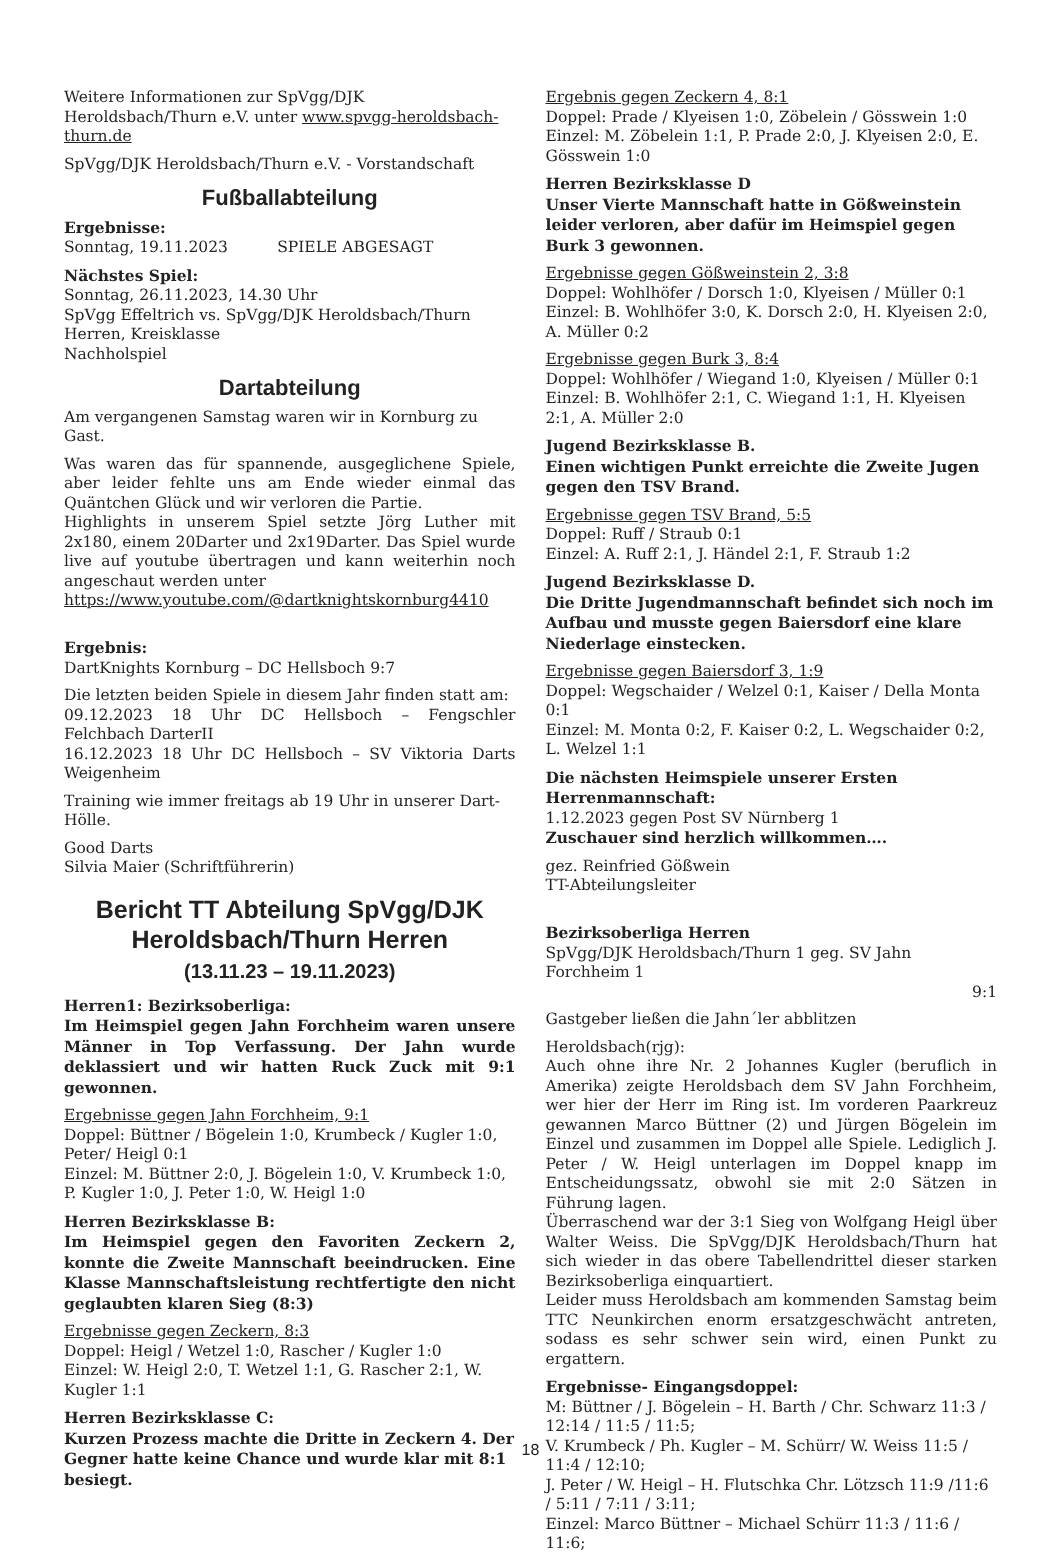Weitere Informationen zur SpVgg/DJK Heroldsbach/Thurn e.V. unter www.spvgg-heroldsbach-thurn.de
SpVgg/DJK Heroldsbach/Thurn e.V. - Vorstandschaft
Fußballabteilung
Ergebnisse:
Sonntag, 19.11.2023 SPIELE ABGESAGT
Nächstes Spiel:
Sonntag, 26.11.2023, 14.30 Uhr
SpVgg Effeltrich vs. SpVgg/DJK Heroldsbach/Thurn
Herren, Kreisklasse
Nachholspiel
Dartabteilung
Am vergangenen Samstag waren wir in Kornburg zu Gast.
Was waren das für spannende, ausgeglichene Spiele, aber leider fehlte uns am Ende wieder einmal das Quäntchen Glück und wir verloren die Partie.
Highlights in unserem Spiel setzte Jörg Luther mit 2x180, einem 20Darter und 2x19Darter. Das Spiel wurde live auf youtube übertragen und kann weiterhin noch angeschaut werden unter
https://www.youtube.com/@dartknightskornburg4410
Ergebnis:
DartKnights Kornburg – DC Hellsboch 9:7
Die letzten beiden Spiele in diesem Jahr finden statt am:
09.12.2023 18 Uhr DC Hellsboch – Fengschler Felchbach DarterII
16.12.2023 18 Uhr DC Hellsboch – SV Viktoria Darts Weigenheim
Training wie immer freitags ab 19 Uhr in unserer Dart-Hölle.
Good Darts
Silvia Maier (Schriftführerin)
Bericht TT Abteilung SpVgg/DJK Heroldsbach/Thurn Herren
(13.11.23 – 19.11.2023)
Herren1: Bezirksoberliga:
Im Heimspiel gegen Jahn Forchheim waren unsere Männer in Top Verfassung. Der Jahn wurde deklassiert und wir hatten Ruck Zuck mit 9:1 gewonnen.
Ergebnisse gegen Jahn Forchheim, 9:1
Doppel: Büttner / Bögelein 1:0, Krumbeck / Kugler 1:0, Peter/ Heigl 0:1
Einzel: M. Büttner 2:0, J. Bögelein 1:0, V. Krumbeck 1:0, P. Kugler 1:0, J. Peter 1:0, W. Heigl 1:0
Herren Bezirksklasse B:
Im Heimspiel gegen den Favoriten Zeckern 2, konnte die Zweite Mannschaft beeindrucken. Eine Klasse Mannschaftsleistung rechtfertigte den nicht geglaubten klaren Sieg (8:3)
Ergebnisse gegen Zeckern, 8:3
Doppel: Heigl / Wetzel 1:0, Rascher / Kugler 1:0
Einzel: W. Heigl 2:0, T. Wetzel 1:1, G. Rascher 2:1, W. Kugler 1:1
Herren Bezirksklasse C:
Kurzen Prozess machte die Dritte in Zeckern 4. Der Gegner hatte keine Chance und wurde klar mit 8:1 besiegt.
Ergebnis gegen Zeckern 4, 8:1
Doppel: Prade / Klyeisen 1:0, Zöbelein / Gösswein 1:0
Einzel: M. Zöbelein 1:1, P. Prade 2:0, J. Klyeisen 2:0, E. Gösswein 1:0
Herren Bezirksklasse D
Unser Vierte Mannschaft hatte in Gößweinstein leider verloren, aber dafür im Heimspiel gegen Burk 3 gewonnen.
Ergebnisse gegen Gößweinstein 2, 3:8
Doppel: Wohlhöfer / Dorsch 1:0, Klyeisen / Müller 0:1
Einzel: B. Wohlhöfer 3:0, K. Dorsch 2:0, H. Klyeisen 2:0, A. Müller 0:2
Ergebnisse gegen Burk 3, 8:4
Doppel: Wohlhöfer / Wiegand 1:0, Klyeisen / Müller 0:1
Einzel: B. Wohlhöfer 2:1, C. Wiegand 1:1, H. Klyeisen 2:1, A. Müller 2:0
Jugend Bezirksklasse B.
Einen wichtigen Punkt erreichte die Zweite Jugen gegen den TSV Brand.
Ergebnisse gegen TSV Brand, 5:5
Doppel: Ruff / Straub 0:1
Einzel: A. Ruff 2:1, J. Händel 2:1, F. Straub 1:2
Jugend Bezirksklasse D.
Die Dritte Jugendmannschaft befindet sich noch im Aufbau und musste gegen Baiersdorf eine klare Niederlage einstecken.
Ergebnisse gegen Baiersdorf 3, 1:9
Doppel: Wegschaider / Welzel 0:1, Kaiser / Della Monta 0:1
Einzel: M. Monta 0:2, F. Kaiser 0:2, L. Wegschaider 0:2, L. Welzel 1:1
Die nächsten Heimspiele unserer Ersten Herrenmannschaft:
1.12.2023 gegen Post SV Nürnberg 1
Zuschauer sind herzlich willkommen….
gez. Reinfried Gößwein
TT-Abteilungsleiter
Bezirksoberliga Herren
SpVgg/DJK Heroldsbach/Thurn 1 geg. SV Jahn Forchheim 1
9:1
Gastgeber ließen die Jahn´ler abblitzen
Heroldsbach(rjg):
Auch ohne ihre Nr. 2 Johannes Kugler (beruflich in Amerika) zeigte Heroldsbach dem SV Jahn Forchheim, wer hier der Herr im Ring ist. Im vorderen Paarkreuz gewannen Marco Büttner (2) und Jürgen Bögelein im Einzel und zusammen im Doppel alle Spiele. Lediglich J. Peter / W. Heigl unterlagen im Doppel knapp im Entscheidungssatz, obwohl sie mit 2:0 Sätzen in Führung lagen.
Überraschend war der 3:1 Sieg von Wolfgang Heigl über Walter Weiss. Die SpVgg/DJK Heroldsbach/Thurn hat sich wieder in das obere Tabellendrittel dieser starken Bezirksoberliga einquartiert.
Leider muss Heroldsbach am kommenden Samstag beim TTC Neunkirchen enorm ersatzgeschwächt antreten, sodass es sehr schwer sein wird, einen Punkt zu ergattern.
Ergebnisse- Eingangsdoppel:
M: Büttner / J. Bögelein – H. Barth / Chr. Schwarz 11:3 / 12:14 / 11:5 / 11:5;
V. Krumbeck / Ph. Kugler – M. Schürr/ W. Weiss 11:5 / 11:4 / 12:10;
J. Peter / W. Heigl – H. Flutschka Chr. Lötzsch 11:9 /11:6 / 5:11 / 7:11 / 3:11;
Einzel: Marco Büttner – Michael Schürr 11:3 / 11:6 / 11:6;
18